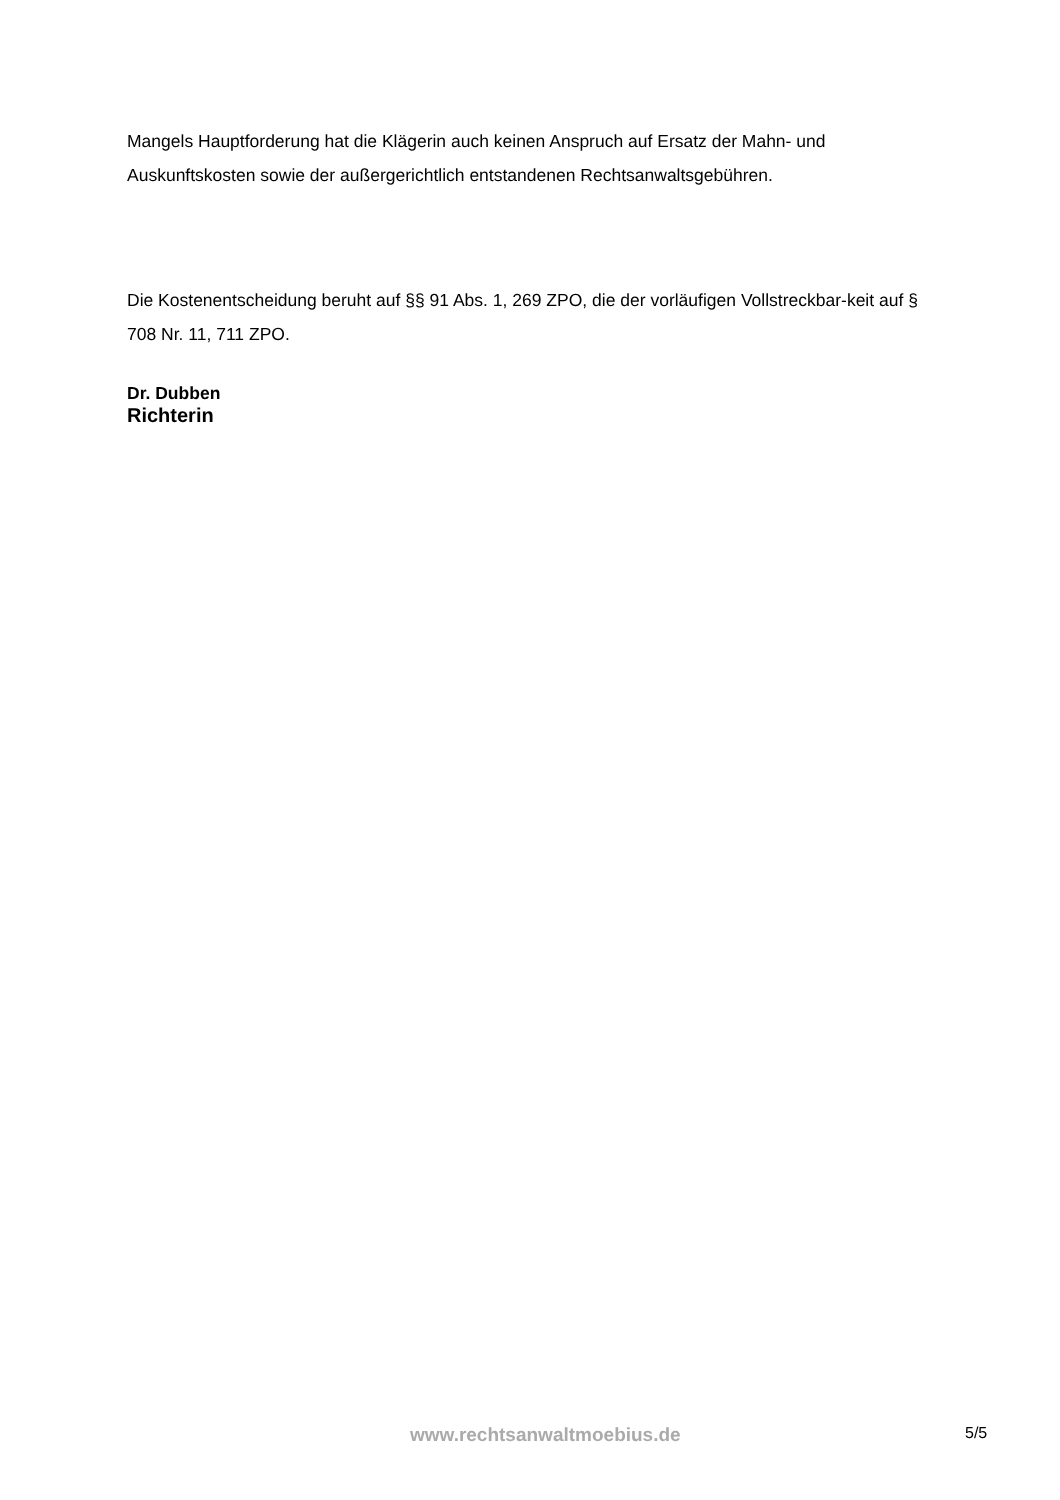Mangels Hauptforderung hat die Klägerin auch keinen Anspruch auf Ersatz der Mahn- und Auskunftskosten sowie der außergerichtlich entstandenen Rechtsanwaltsgebühren.
Die Kostenentscheidung beruht auf §§ 91 Abs. 1, 269 ZPO, die der vorläufigen Vollstreckbar-keit auf § 708 Nr. 11, 711 ZPO.
Dr. Dubben
Richterin
www.rechtsanwaltmoebius.de
5/5